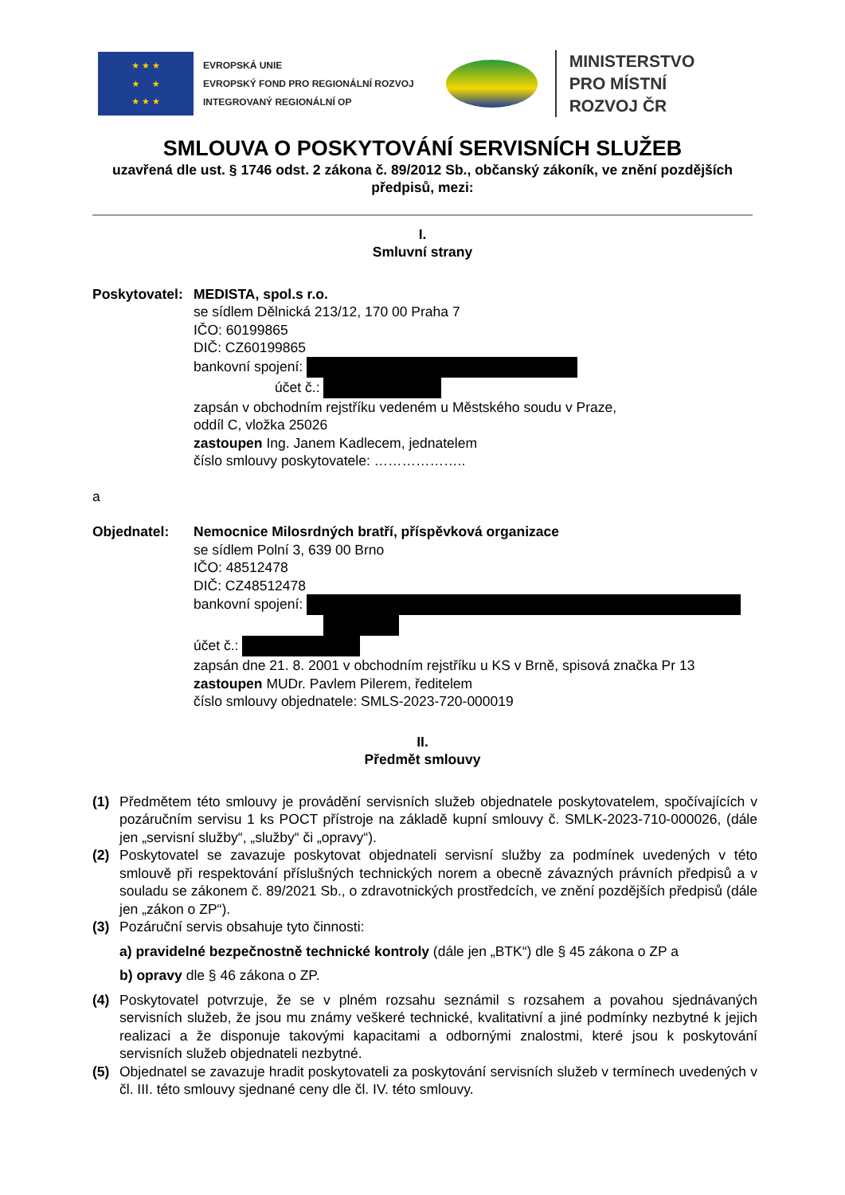★ ★ ★
★ ★
★ ★ ★
EVROPSKÁ UNIE
EVROPSKÝ FOND PRO REGIONÁLNÍ ROZVOJ
INTEGROVANÝ REGIONÁLNÍ OP
MINISTERSTVO
PRO MÍSTNÍ
ROZVOJ ČR
SMLOUVA O POSKYTOVÁNÍ SERVISNÍCH SLUŽEB
uzavřená dle ust. § 1746 odst. 2 zákona č. 89/2012 Sb., občanský zákoník, ve znění pozdějších předpisů, mezi:
I.
Smluvní strany
Poskytovatel:
MEDISTA, spol.s r.o.
se sídlem Dělnická 213/12, 170 00 Praha 7
IČO: 60199865
DIČ: CZ60199865
bankovní spojení:
účet č.:
zapsán v obchodním rejstříku vedeném u Městského soudu v Praze,
oddíl C, vložka 25026
zastoupen Ing. Janem Kadlecem, jednatelem
číslo smlouvy poskytovatele: ………………..
a
Objednatel: Nemocnice Milosrdných bratří, příspěvková organizace
se sídlem Polní 3, 639 00 Brno
IČO: 48512478
DIČ: CZ48512478
bankovní spojení:
účet č.:
zapsán dne 21. 8. 2001 v obchodním rejstříku u KS v Brně, spisová značka Pr 13
zastoupen MUDr. Pavlem Pilerem, ředitelem
číslo smlouvy objednatele: SMLS-2023-720-000019
II.
Předmět smlouvy
(1) Předmětem této smlouvy je provádění servisních služeb objednatele poskytovatelem, spočívajících v pozáručním servisu 1 ks POCT přístroje na základě kupní smlouvy č. SMLK-2023-710-000026, (dále jen „servisní služby“, „služby“ či „opravy“).
(2) Poskytovatel se zavazuje poskytovat objednateli servisní služby za podmínek uvedených v této smlouvě při respektování příslušných technických norem a obecně závazných právních předpisů a v souladu se zákonem č. 89/2021 Sb., o zdravotnických prostředcích, ve znění pozdějších předpisů (dále jen „zákon o ZP“).
(3) Pozáruční servis obsahuje tyto činnosti:
a) pravidelné bezpečnostně technické kontroly (dále jen „BTK“) dle § 45 zákona o ZP a
b) opravy dle § 46 zákona o ZP.
(4) Poskytovatel potvrzuje, že se v plném rozsahu seznámil s rozsahem a povahou sjednávaných servisních služeb, že jsou mu známy veškeré technické, kvalitativní a jiné podmínky nezbytné k jejich realizaci a že disponuje takovými kapacitami a odbornými znalostmi, které jsou k poskytování servisních služeb objednateli nezbytné.
(5) Objednatel se zavazuje hradit poskytovateli za poskytování servisních služeb v termínech uvedených v čl. III. této smlouvy sjednané ceny dle čl. IV. této smlouvy.